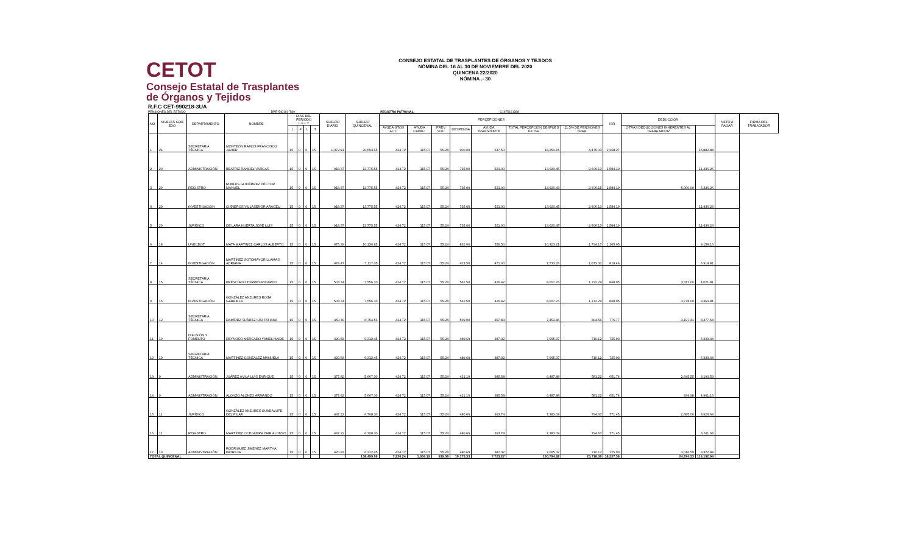CETOT
Consejo Estatal de Trasplantes
de Órganos y Tejidos
CONSEJO ESTATAL DE TRASPLANTES DE ÓRGANOS Y TEJIDOS
NÓMINA DEL 16 AL 30 DE NOVIEMBRE DEL 2020
QUINCENA 22/2020
NÓMINA .- 30
R.F.C CET-990218-3UA
PENSIONES DEL ESTADO DPE-540101-TS0 REGISTRO PATRONAL: C1675161388
| NO. | NIVELES GOB EDO | DEPARTAMENTO | NOMBRE | DÍAS DEL PERIODO L F L T | | | | SUELDO DIARIO | SUELDO QUINCENAL | PERCEPCIONES | | | | | | | ISR | DEDUCCIÓN | | NETO A PAGAR | FIRMA DEL TRABAJADOR |
| --- | --- | --- | --- | --- | --- | --- | --- | --- | --- | --- | --- | --- | --- | --- | --- | --- | --- | --- | --- | --- | --- |
| | | | | L | F | L | T | | | AYUDA GTOS ACT. | AYUDA CAPAC. | PREV SOC | DESPENSA | AYUDA TRANSPORTE | TOTAL PERCEPCIÓN DESPUES DE ISR | 11.5% DE PENSIONES TRAB. | | OTRAS DEDUCCIONES INHERENTES AL TRABAJADOR | | | |
| 1 | 24 | SECRETARIA TÉCNICA | MONTEÓN RAMOS FRANCISCO JAVIER | 15 | 0 | 0 | 15 | 1,372.91 | 20,593.65 | 424.72 | 115.07 | 55.24 | 900.00 | 637.50 | 18,251.15 | 4,475.03 | 2,368.27 | | 15,882.88 | | |
| 2 | 20 | ADMINISTRACIÓN | BEATRIZ RANGEL VARGAS | 15 | 0 | 0 | 15 | 918.37 | 13,775.55 | 424.72 | 115.07 | 55.24 | 735.00 | 521.00 | 13,020.45 | 2,606.13 | 1,584.19 | | 11,436.26 | | |
| 3 | 20 | REGISTRO | ROBLES GUTIÉRREZ HÉCTOR MANUEL | 15 | 0 | 0 | 15 | 918.37 | 13,775.55 | 424.72 | 115.07 | 55.24 | 735.00 | 521.00 | 13,020.43 | 2,606.15 | 1,584.19 | 5,000.00 | 6,436.26 | | |
| 4 | 20 | INVESTIGACIÓN | CISNEROS VILLASEÑOR ARACELI | 15 | 0 | 0 | 15 | 918.37 | 13,775.55 | 424.72 | 115.07 | 55.24 | 735.00 | 521.00 | 13,020.45 | 2,606.13 | 1,584.19 | | 11,436.26 | | |
| 5 | 20 | JURÍDICO | DE LARA HUERTA JOSÉ LUIS | 15 | 0 | 0 | 15 | 918.37 | 13,775.55 | 424.72 | 115.07 | 55.24 | 735.00 | 521.00 | 13,020.45 | 2,606.13 | 1,584.19 | | 11,436.26 | | |
| 6 | 18 | UNECDOT | MATA MARTINEZ CARLOS ALBERTO | 15 | 0 | 0 | 15 | 675.39 | 10,130.85 | 424.72 | 115.07 | 55.24 | 832.00 | 559.50 | 10,323.21 | 1,794.17 | 1,165.05 | | 9,158.16 | | |
| 7 | 14 | INVESTIGACIÓN | MARTÍNEZ SOTOMAYOR LLAMAS ADRIANA | 15 | 0 | 0 | 15 | 474.47 | 7,117.05 | 424.72 | 115.07 | 55.24 | 623.50 | 471.00 | 7,733.26 | 1,073.31 | 818.46 | | 6,914.81 | | |
| 8 | 15 | SECRETARIA TÉCNICA | PRESCIADO TORRES RICARDO | 15 | 0 | 0 | 15 | 503.74 | 7,556.10 | 424.72 | 115.07 | 55.24 | 562.50 | 426.42 | 8,007.76 | 1,132.29 | 868.95 | 3,117.00 | 4,021.81 | | |
| 9 | 15 | INVESTIGACIÓN | GONZÁLEZ ANZURES ROSA GABRIELA | 15 | 0 | 0 | 15 | 503.74 | 7,556.10 | 424.72 | 115.07 | 55.24 | 562.50 | 426.42 | 8,007.76 | 1,132.29 | 868.95 | 3,778.00 | 3,360.81 | | |
| 10 | 12 | SECRETARIA TÉCNICA | RAMÍREZ SUÁREZ SISI TATIANA | 15 | 0 | 0 | 15 | 450.30 | 6,754.56 | 424.72 | 115.07 | 55.24 | 509.00 | 397.83 | 7,451.86 | 804.56 | 776.77 | 3,197.41 | 3,477.68 | | |
| 11 | 10 | DIFUSIÓN Y FOMENTO | REYNOSO MERCADO YAMEL HAIDE | 15 | 0 | 0 | 15 | 420.83 | 6,312.45 | 424.72 | 115.07 | 55.24 | 480.69 | 387.32 | 7,065.37 | 710.12 | 725.93 | | 6,339.44 | | |
| 12 | 10 | SECRETARIA TÉCNICA | MARTÍNEZ GONZÁLEZ MANUELA | 15 | 0 | 0 | 15 | 420.83 | 6,312.45 | 424.72 | 115.07 | 55.24 | 480.69 | 387.32 | 7,065.37 | 710.12 | 725.93 | | 6,339.44 | | |
| 13 | 9 | ADMINISTRACIÓN | JUÁREZ ÁVILA LUÍS ENRIQUE | 15 | 0 | 0 | 15 | 377.82 | 5,667.30 | 424.72 | 115.07 | 55.24 | 421.19 | 385.58 | 6,487.88 | 581.22 | 651.74 | 2,645.55 | 3,190.59 | | |
| 14 | 9 | ADMINISTRACIÓN | ALONZO ALONZO ARMANDO | 15 | 0 | 0 | 15 | 377.82 | 5,667.30 | 424.72 | 115.07 | 55.24 | 421.19 | 385.58 | 6,487.88 | 581.22 | 651.74 | 934.98 | 4,901.16 | | |
| 15 | 11 | JURÍDICO | GONZÁLEZ ANZURES GUADALUPE DEL PILAR | 15 | 0 | 0 | 15 | 447.22 | 6,708.30 | 424.72 | 115.07 | 55.24 | 480.69 | 393.74 | 7,383.09 | 794.67 | 771.45 | 2,685.00 | 3,926.64 | | |
| 16 | 11 | REGISTRO | MARTÍNEZ OCEGUERA YAIR ALONSO | 15 | 0 | 0 | 15 | 447.22 | 6,708.30 | 424.72 | 115.07 | 55.24 | 480.69 | 393.74 | 7,383.09 | 794.67 | 771.45 | | 6,611.64 | | |
| 17 | 10 | ADMINISTRACIÓN | RODRÍGUEZ JIMÉNEZ MARTHA PATRICIA | 15 | 0 | 0 | 15 | 420.83 | 6,312.45 | 424.72 | 115.07 | 55.24 | 480.69 | 387.32 | 7,065.37 | 710.12 | 725.93 | 3,016.59 | 3,322.84 | | |
| TOTAL QUINCENAL | | | | | | | | | 158,499.06 | 7,220.24 | 1,956.19 | 939.08 | 10,175.33 | 7,723.27 | 160,794.82 | 25,718.30 | 18,227.38 | 24,374.53 | 118,192.94 | | |